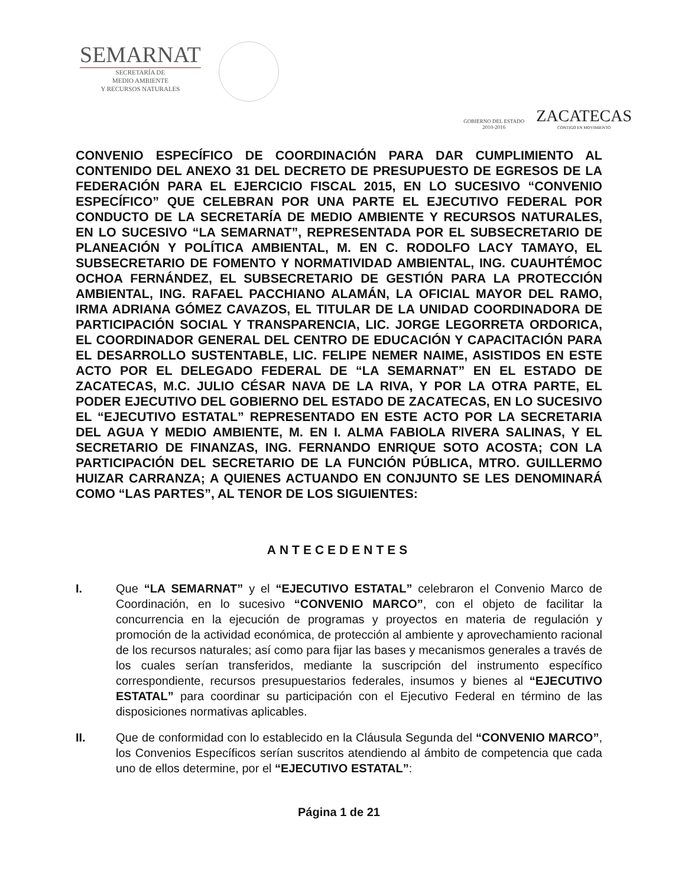SEMARNAT
SECRETARÍA DE
MEDIO AMBIENTE
Y RECURSOS NATURALES
GOBIERNO DEL ESTADO
2010-2016
ZACATECAS
CONTIGO EN MOVIMIENTO
CONVENIO ESPECÍFICO DE COORDINACIÓN PARA DAR CUMPLIMIENTO AL CONTENIDO DEL ANEXO 31 DEL DECRETO DE PRESUPUESTO DE EGRESOS DE LA FEDERACIÓN PARA EL EJERCICIO FISCAL 2015, EN LO SUCESIVO “CONVENIO ESPECÍFICO” QUE CELEBRAN POR UNA PARTE EL EJECUTIVO FEDERAL POR CONDUCTO DE LA SECRETARÍA DE MEDIO AMBIENTE Y RECURSOS NATURALES, EN LO SUCESIVO “LA SEMARNAT”, REPRESENTADA POR EL SUBSECRETARIO DE PLANEACIÓN Y POLÍTICA AMBIENTAL, M. EN C. RODOLFO LACY TAMAYO, EL SUBSECRETARIO DE FOMENTO Y NORMATIVIDAD AMBIENTAL, ING. CUAUHTÉMOC OCHOA FERNÁNDEZ, EL SUBSECRETARIO DE GESTIÓN PARA LA PROTECCIÓN AMBIENTAL, ING. RAFAEL PACCHIANO ALAMÁN, LA OFICIAL MAYOR DEL RAMO, IRMA ADRIANA GÓMEZ CAVAZOS, EL TITULAR DE LA UNIDAD COORDINADORA DE PARTICIPACIÓN SOCIAL Y TRANSPARENCIA, LIC. JORGE LEGORRETA ORDORICA, EL COORDINADOR GENERAL DEL CENTRO DE EDUCACIÓN Y CAPACITACIÓN PARA EL DESARROLLO SUSTENTABLE, LIC. FELIPE NEMER NAIME, ASISTIDOS EN ESTE ACTO POR EL DELEGADO FEDERAL DE “LA SEMARNAT” EN EL ESTADO DE ZACATECAS, M.C. JULIO CÉSAR NAVA DE LA RIVA, Y POR LA OTRA PARTE, EL PODER EJECUTIVO DEL GOBIERNO DEL ESTADO DE ZACATECAS, EN LO SUCESIVO EL “EJECUTIVO ESTATAL” REPRESENTADO EN ESTE ACTO POR LA SECRETARIA DEL AGUA Y MEDIO AMBIENTE, M. EN I. ALMA FABIOLA RIVERA SALINAS, Y EL SECRETARIO DE FINANZAS, ING. FERNANDO ENRIQUE SOTO ACOSTA; CON LA PARTICIPACIÓN DEL SECRETARIO DE LA FUNCIÓN PÚBLICA, MTRO. GUILLERMO HUIZAR CARRANZA; A QUIENES ACTUANDO EN CONJUNTO SE LES DENOMINARÁ COMO “LAS PARTES”, AL TENOR DE LOS SIGUIENTES:
ANTECEDENTES
I. Que “LA SEMARNAT” y el “EJECUTIVO ESTATAL” celebraron el Convenio Marco de Coordinación, en lo sucesivo “CONVENIO MARCO”, con el objeto de facilitar la concurrencia en la ejecución de programas y proyectos en materia de regulación y promoción de la actividad económica, de protección al ambiente y aprovechamiento racional de los recursos naturales; así como para fijar las bases y mecanismos generales a través de los cuales serían transferidos, mediante la suscripción del instrumento específico correspondiente, recursos presupuestarios federales, insumos y bienes al “EJECUTIVO ESTATAL” para coordinar su participación con el Ejecutivo Federal en término de las disposiciones normativas aplicables.
II. Que de conformidad con lo establecido en la Cláusula Segunda del “CONVENIO MARCO”, los Convenios Específicos serían suscritos atendiendo al ámbito de competencia que cada uno de ellos determine, por el “EJECUTIVO ESTATAL”:
Página 1 de 21